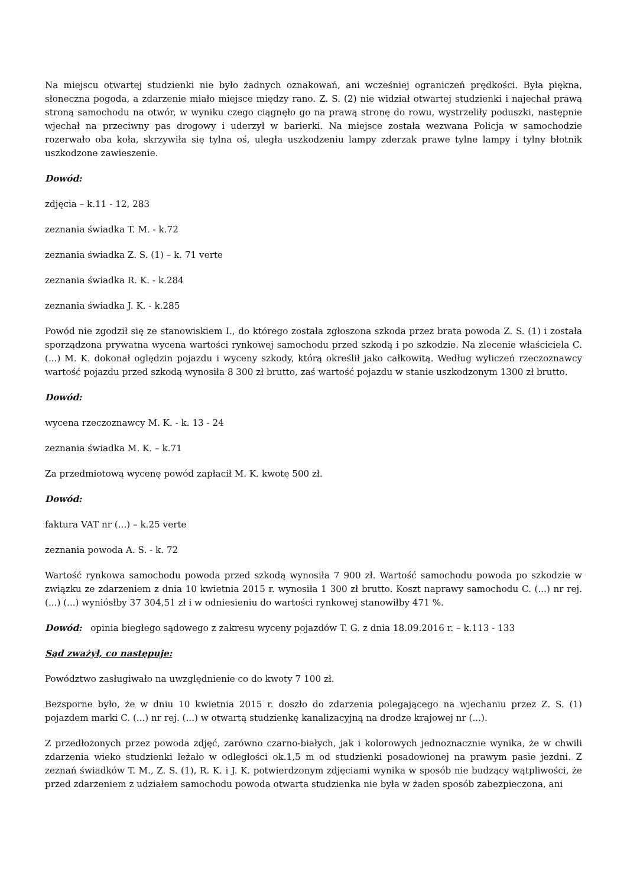Na miejscu otwartej studzienki nie było żadnych oznakowań, ani wcześniej ograniczeń prędkości. Była piękna, słoneczna pogoda, a zdarzenie miało miejsce między rano. Z. S. (2) nie widział otwartej studzienki i najechał prawą stroną samochodu na otwór, w wyniku czego ciągnęło go na prawą stronę do rowu, wystrzeliły poduszki, następnie wjechał na przeciwny pas drogowy i uderzył w barierki. Na miejsce została wezwana Policja w samochodzie rozerwało oba koła, skrzywiła się tylna oś, uległa uszkodzeniu lampy zderzak prawe tylne lampy i tylny błotnik uszkodzone zawieszenie.
Dowód:
zdjęcia – k.11 - 12, 283
zeznania świadka T. M. - k.72
zeznania świadka Z. S. (1) – k. 71 verte
zeznania świadka R. K. - k.284
zeznania świadka J. K. - k.285
Powód nie zgodził się ze stanowiskiem I., do którego została zgłoszona szkoda przez brata powoda Z. S. (1) i została sporządzona prywatna wycena wartości rynkowej samochodu przed szkodą i po szkodzie. Na zlecenie właściciela C. (...) M. K. dokonał oględzin pojazdu i wyceny szkody, którą określił jako całkowitą. Według wyliczeń rzeczoznawcy wartość pojazdu przed szkodą wynosiła 8 300 zł brutto, zaś wartość pojazdu w stanie uszkodzonym 1300 zł brutto.
Dowód:
wycena rzeczoznawcy M. K. - k. 13 - 24
zeznania świadka M. K. – k.71
Za przedmiotową wycenę powód zapłacił M. K. kwotę 500 zł.
Dowód:
faktura VAT nr (...) – k.25 verte
zeznania powoda A. S. - k. 72
Wartość rynkowa samochodu powoda przed szkodą wynosiła 7 900 zł. Wartość samochodu powoda po szkodzie w związku ze zdarzeniem z dnia 10 kwietnia 2015 r. wynosiła 1 300 zł brutto. Koszt naprawy samochodu C. (...) nr rej. (...) (...) wyniósłby 37 304,51 zł i w odniesieniu do wartości rynkowej stanowiłby 471 %.
Dowód: opinia biegłego sądowego z zakresu wyceny pojazdów T. G. z dnia 18.09.2016 r. – k.113 - 133
Sąd zważył, co następuje:
Powództwo zasługiwało na uwzględnienie co do kwoty 7 100 zł.
Bezsporne było, że w dniu 10 kwietnia 2015 r. doszło do zdarzenia polegającego na wjechaniu przez Z. S. (1) pojazdem marki C. (...) nr rej. (...) w otwartą studzienkę kanalizacyjną na drodze krajowej nr (...).
Z przedłożonych przez powoda zdjęć, zarówno czarno-białych, jak i kolorowych jednoznacznie wynika, że w chwili zdarzenia wieko studzienki leżało w odległości ok.1,5 m od studzienki posadowionej na prawym pasie jezdni. Z zeznań świadków T. M., Z. S. (1), R. K. i J. K. potwierdzonym zdjęciami wynika w sposób nie budzący wątpliwości, że przed zdarzeniem z udziałem samochodu powoda otwarta studzienka nie była w żaden sposób zabezpieczona, ani